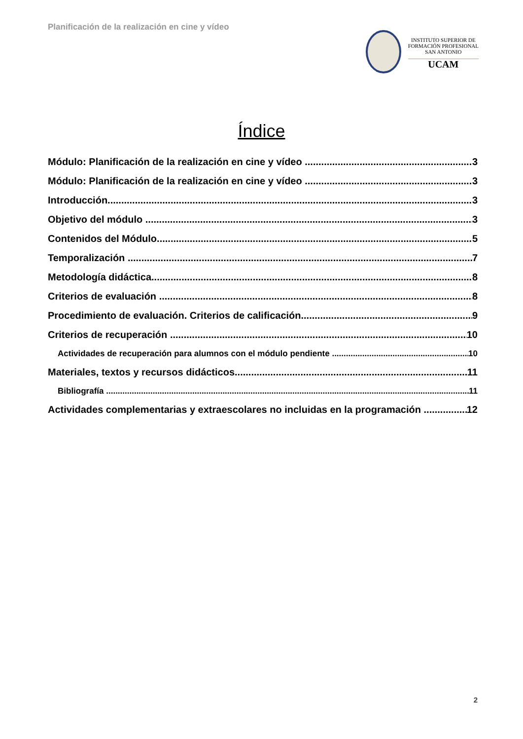Planificación de la realización en cine y vídeo
INSTITUTO SUPERIOR DE
FORMACIÓN PROFESIONAL
SAN ANTONIO
UCAM
Índice
Módulo: Planificación de la realización en cine y vídeo 3
Módulo: Planificación de la realización en cine y vídeo 3
Introducción 3
Objetivo del módulo 3
Contenidos del Módulo 5
Temporalización 7
Metodología didáctica 8
Criterios de evaluación 8
Procedimiento de evaluación. Criterios de calificación 9
Criterios de recuperación 10
Actividades de recuperación para alumnos con el módulo pendiente 10
Materiales, textos y recursos didácticos 11
Bibliografía 11
Actividades complementarias y extraescolares no incluidas en la programación 12
2